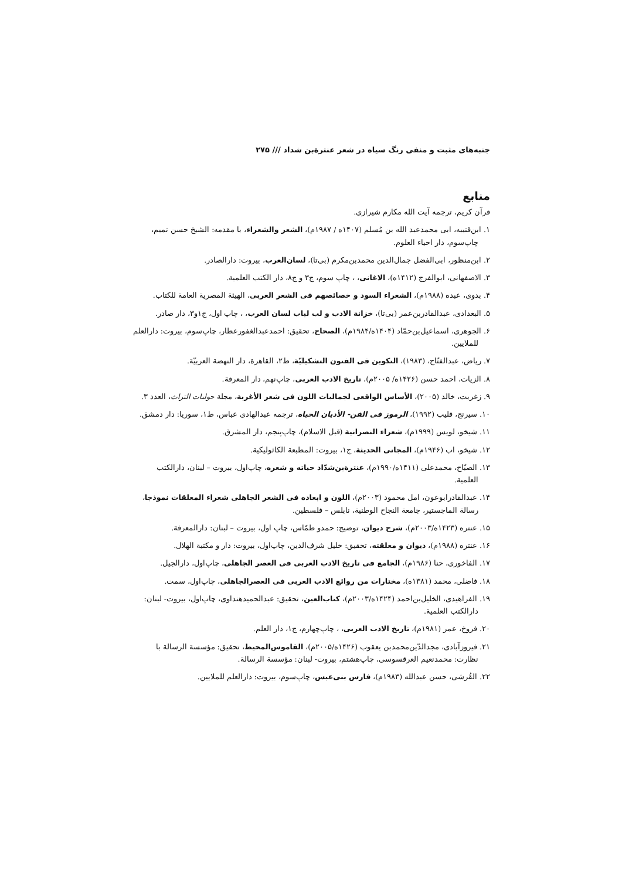جنبه‌های مثبت و منفی رنگ سیاه در شعر عنترة‌بن شداد /// ۲۷۵
منابع
قرآن کریم، ترجمه آیت الله مکارم شیرازی.
۱. ابن‌قتیبه، ابی محمدعبد الله بن مُسلم (۱۴۰۷ه / ۱۹۸۷م)، الشعر والشعراء، با مقدمه: الشیخ حسن تمیم، چاپ‌سوم، دار احیاء العلوم.
۲. ابن‌منظور، ابی‌الفضل جمال‌الدین محمدبن‌مکرم (بی‌تا)، لسان‌العرب، بیروت: دارالصادر.
۳. الاصفهانی، ابوالفرج (۱۴۱۲ه)، الاغانی، ، چاپ سوم، ج۳ و ج۸، دار الکتب العلمیة.
۴. بدوی، عبده (۱۹۸۸م)، الشعراء السود و خصائصهم فی الشعر العربی، الهیئة المصریة العامة للکتاب.
۵. البغدادی، عبدالقادربن‌عمر (بی‌تا)، خزانة الادب و لب لباب لسان العرب، ، چاپ اول، ج۱و۳، دار صادر.
۶. الجوهری، اسماعیل‌بن‌حمّاد (۱۴۰۴ه/۱۹۸۴م)، الصحاح، تحقیق: احمدعبدالغفورعطار، چاپ‌سوم، بیروت: دارالعلم للملایین.
۷. ریاض، عبدالفتّاح، (۱۹۸۳)، التکوین فی الفنون التشکیلیّة، ط۲، القاهرة، دار النهضة العربیّة.
۸. الزیات، احمد حسن (۱۴۲۶ه/ ۲۰۰۵م)، تاریخ الادب العربی، چاپ‌نهم، دار المعرفة.
۹. زغریت، خالد (۲۰۰۵)، الأساس الواقعی لجمالیات اللون فی شعر الأغربة، مجلة حولیات التراث، العدد ۳.
۱۰. سیرنج، فلیب (۱۹۹۲)، الرموز فی الفن- الأدیان الحیاه، ترجمه عبدالهادی عباس، ط۱، سوریا: دار دمشق.
۱۱. شیخو، لویس (۱۹۹۹م)، شعراء النصرانیة (قبل الاسلام)، چاپ‌پنجم، دار المشرق.
۱۲. شیخو، اب (۱۹۴۶م)، المجانی الحدیثة، ج۱، بیروت: المطبعة الکاثولیکیة.
۱۳. الصبّاح، محمدعلی (۱۴۱۱ه/۱۹۹۰م)، عنترة‌بن‌شدّاد حیاته و شعره، چاپ‌اول، بیروت – لبنان، دارالکتب العلمیة.
۱۴. عبدالقادرابوعون، امل محمود (۲۰۰۳م)، اللون و ابعاده فی الشعر الجاهلی شعراء المعلقات نموذجا، رسالة الماجستیر، جامعة النجاح الوطنیة، نابلس – فلسطین.
۱۵. عنتره (۱۴۲۳ه/۲۰۰۳م)، شرح دیوان، توضیح: حمدو طمّاس، چاپ اول، بیروت – لبنان: دارالمعرفة.
۱۶. عنتره (۱۹۸۸م)، دیوان و معلقته، تحقیق: خلیل شرف‌الدین، چاپ‌اول، بیروت: دار و مکتبة الهلال.
۱۷. الفاخوری، حنا (۱۹۸۶م)، الجامع فی تاریخ الادب العربی فی العصر الجاهلی، چاپ‌اول، دارالجیل.
۱۸. فاضلی، محمد (۱۳۸۱ه)، مختارات من روائع الادب العربی فی العصرالجاهلی، چاپ‌اول، سمت.
۱۹. الفراهیدی، الخلیل‌بن‌احمد (۱۴۲۴ه/۲۰۰۳م)، کتاب‌العین، تحقیق: عبدالحمیدهنداوی، چاپ‌اول، بیروت- لبنان: دارالکتب العلمیة.
۲۰. فروخ، عمر (۱۹۸۱م)، تاریخ الادب العربی، ، چاپ‌چهارم، ج۱، دار العلم.
۲۱. فیروزآبادی، مجدالدّین‌محمدبن یعقوب (۱۴۲۶ه/۲۰۰۵م)، القاموس‌المحیط، تحقیق: مؤسسة الرسالة با نظارت: محمدنعیم العرقسوسی، چاپ‌هشتم، بیروت- لبنان: مؤسسة الرسالة.
۲۲. القُرشی، حسن عبدالله (۱۹۸۳م)، فارس بنی‌عبس، چاپ‌سوم، بیروت: دارالعلم للملایین.